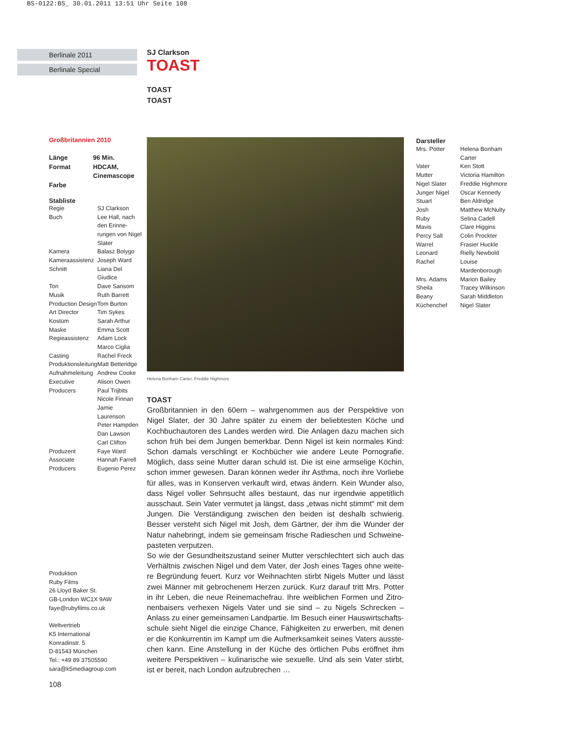BS-0122:BS_ 30.01.2011 13:51 Uhr Seite 108
Berlinale 2011
Berlinale Special
SJ Clarkson
TOAST
TOAST
TOAST
Großbritannien 2010
| Länge | 96 Min. |
| Format | HDCAM, Cinemascope |
| Farbe | |
Stabliste
| Regie | SJ Clarkson |
| Buch | Lee Hall, nach den Erinne­rungen von Nigel Slater |
| Kamera | Balasz Bolygo |
| Kameraassistenz | Joseph Ward |
| Schnitt | Liana Del Giudice |
| Ton | Dave Sansom |
| Musik | Ruth Barrett |
| Production Design | Tom Burton |
| Art Director | Tim Sykes |
| Kostüm | Sarah Arthur |
| Maske | Emma Scott |
| Regieassistenz | Adam Lock Marco Ciglia |
| Casting | Rachel Freck |
| Produktionsleitung | Matt Betteridge |
| Aufnahmeleitung | Andrew Cooke |
| Executive Producers | Alison Owen Paul Trijbits Nicole Finnan Jamie Laurenson Peter Hampden Dan Lawson Carl Clifton |
| Produzent | Faye Ward |
| Associate Producers | Hannah Farrell Eugenio Perez |
Produktion
Ruby Films
26 Lloyd Baker St.
GB-London WC1X 9AW
faye@rubyfilms.co.uk
Weltvertrieb
K5 International
Konradinstr. 5
D-81543 München
Tel.: +49 89 37505590
sara@k5mediagroup.com
108
Helena Bonham Carter, Freddie Highmore
TOAST
Großbritannien in den 60ern – wahrgenommen aus der Perspektive von Nigel Slater, der 30 Jahre später zu einem der beliebtesten Köche und Koch­buchautoren des Landes werden wird. Die Anlagen dazu machen sich schon früh bei dem Jungen bemerkbar. Denn Nigel ist kein normales Kind: Schon damals verschlingt er Kochbücher wie andere Leute Pornografie. Möglich, dass seine Mutter daran schuld ist. Die ist eine armselige Köchin, schon immer gewesen. Daran können weder ihr Asthma, noch ihre Vorliebe für alles, was in Konserven verkauft wird, etwas ändern. Kein Wunder also, dass Nigel voller Sehnsucht alles bestaunt, das nur irgendwie appetitlich ausschaut. Sein Vater vermutet ja längst, dass „etwas nicht stimmt“ mit dem Jungen. Die Verständigung zwischen den beiden ist deshalb schwierig. Besser versteht sich Nigel mit Josh, dem Gärtner, der ihm die Wunder der Natur nahebringt, indem sie gemeinsam frische Radieschen und Schweine­pasteten verputzen.
So wie der Gesundheitszustand seiner Mutter verschlechtert sich auch das Verhältnis zwischen Nigel und dem Vater, der Josh eines Tages ohne weite­re Begründung feuert. Kurz vor Weihnachten stirbt Nigels Mutter und lässt zwei Männer mit gebrochenem Herzen zurück. Kurz darauf tritt Mrs. Potter in ihr Leben, die neue Reinemachefrau. Ihre weiblichen Formen und Zitro­nenbaisers verhexen Nigels Vater und sie sind – zu Nigels Schrecken – Anlass zu einer gemeinsamen Landpartie. Im Besuch einer Hauswirtschafts­schule sieht Nigel die einzige Chance, Fähigkeiten zu erwerben, mit denen er die Konkurrentin im Kampf um die Aufmerksamkeit seines Vaters ausste­chen kann. Eine Anstellung in der Küche des örtlichen Pubs eröffnet ihm weitere Perspektiven – kulinarische wie sexuelle. Und als sein Vater stirbt, ist er bereit, nach London aufzubrechen …
Darsteller
| Mrs. Potter | Helena Bonham Carter |
| Vater | Ken Stott |
| Mutter | Victoria Hamilton |
| Nigel Slater | Freddie Highmore |
| Junger Nigel | Oscar Kennedy |
| Stuart | Ben Aldridge |
| Josh | Matthew McNulty |
| Ruby | Selina Cadell |
| Mavis | Clare Higgins |
| Percy Salt | Colin Prockter |
| Warrel | Frasier Huckle |
| Leonard | Rielly Newbold |
| Rachel | Louise Mardenborough |
| Mrs. Adams | Marion Bailey |
| Sheila | Tracey Wilkinson |
| Beany | Sarah Middleton |
| Küchenchef | Nigel Slater |